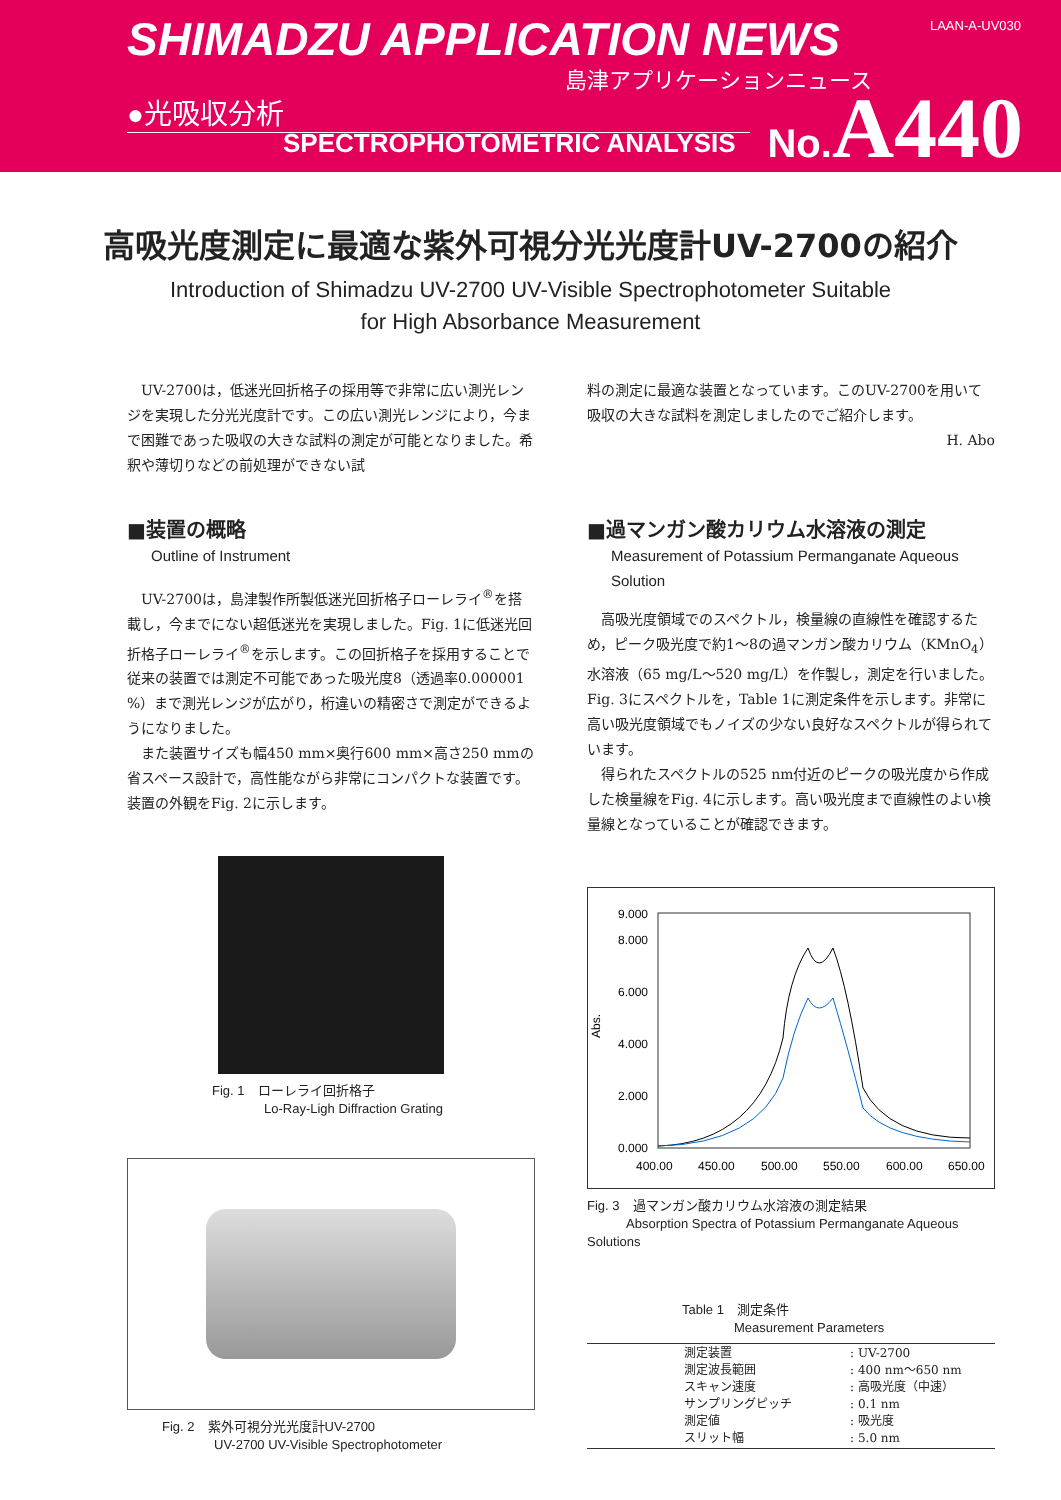SHIMADZU APPLICATION NEWS LAAN-A-UV030
島津アプリケーションニュース
●光吸収分析
SPECTROPHOTOMETRIC ANALYSIS
No.A440
高吸光度測定に最適な紫外可視分光光度計UV-2700の紹介
Introduction of Shimadzu UV-2700 UV-Visible Spectrophotometer Suitable
for High Absorbance Measurement
UV-2700は，低迷光回折格子の採用等で非常に広い測光レンジを実現した分光光度計です。この広い測光レンジにより，今まで困難であった吸収の大きな試料の測定が可能となりました。希釈や薄切りなどの前処理ができない試
■装置の概略
Outline of Instrument
UV-2700は，島津製作所製低迷光回折格子ローレライ<sup>®</sup>を搭載し，今までにない超低迷光を実現しました。Fig. 1に低迷光回折格子ローレライ<sup>®</sup>を示します。この回折格子を採用することで従来の装置では測定不可能であった吸光度8（透過率0.000001 %）まで測光レンジが広がり，桁違いの精密さで測定ができるようになりました。
また装置サイズも幅450 mm×奥行600 mm×高さ250 mmの省スペース設計で，高性能ながら非常にコンパクトな装置です。装置の外観をFig. 2に示します。
Fig. 1　ローレライ回折格子
　　　　Lo-Ray-Ligh Diffraction Grating
Fig. 2　紫外可視分光光度計UV-2700
　　　　UV-2700 UV-Visible Spectrophotometer
料の測定に最適な装置となっています。このUV-2700を用いて吸収の大きな試料を測定しましたのでご紹介します。
H. Abo
■過マンガン酸カリウム水溶液の測定
Measurement of Potassium Permanganate Aqueous Solution
高吸光度領域でのスペクトル，検量線の直線性を確認するため，ピーク吸光度で約1～8の過マンガン酸カリウム（KMnO<sub>4</sub>）水溶液（65 mg/L～520 mg/L）を作製し，測定を行いました。Fig. 3にスペクトルを，Table 1に測定条件を示します。非常に高い吸光度領域でもノイズの少ない良好なスペクトルが得られています。
得られたスペクトルの525 nm付近のピークの吸光度から作成した検量線をFig. 4に示します。高い吸光度まで直線性のよい検量線となっていることが確認できます。
9.000
8.000
6.000
4.000
2.000
0.000
Abs.
400.00
450.00
500.00
550.00
600.00
650.00
Fig. 3　過マンガン酸カリウム水溶液の測定結果
　　　Absorption Spectra of Potassium Permanganate Aqueous Solutions
Table 1　測定条件
　　　　Measurement Parameters
| 測定装置 | : UV-2700 |
| 測定波長範囲 | : 400 nm～650 nm |
| スキャン速度 | : 高吸光度（中速） |
| サンプリングピッチ | : 0.1 nm |
| 測定値 | : 吸光度 |
| スリット幅 | : 5.0 nm |